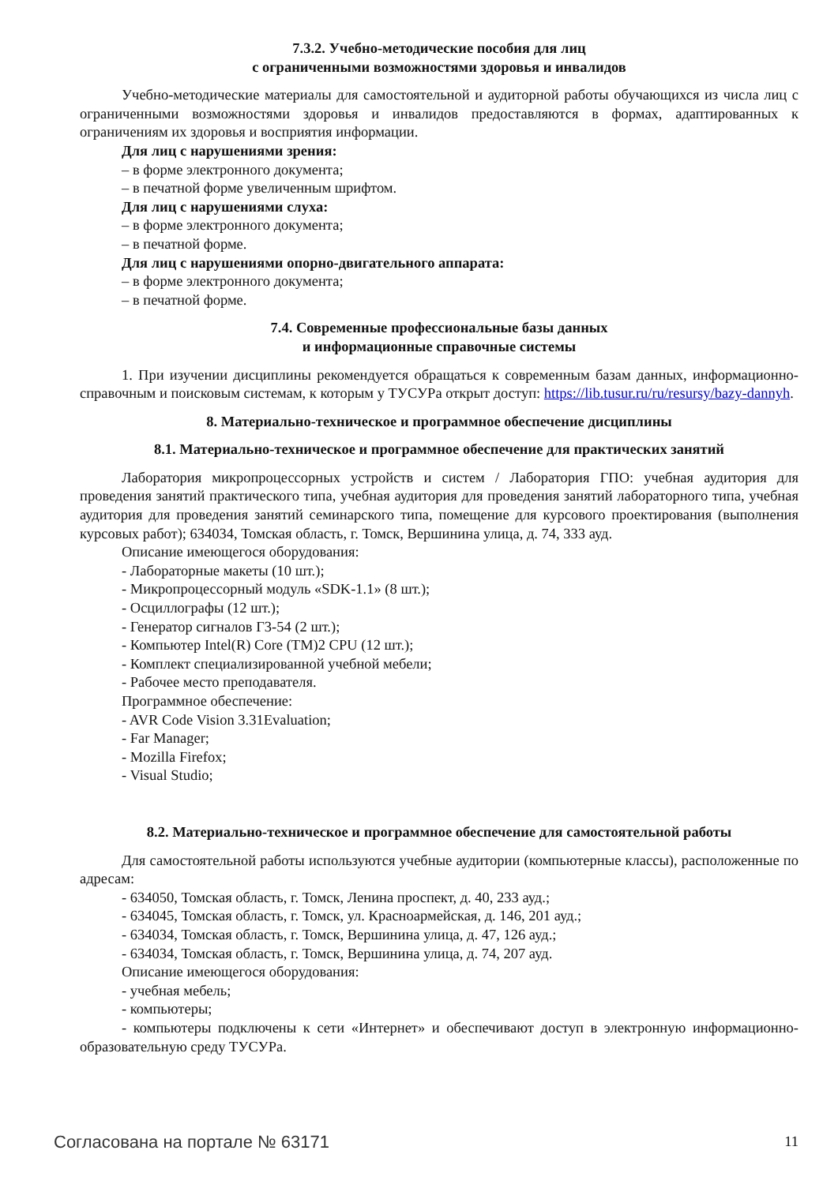7.3.2. Учебно-методические пособия для лиц
с ограниченными возможностями здоровья и инвалидов
Учебно-методические материалы для самостоятельной и аудиторной работы обучающихся из числа лиц с ограниченными возможностями здоровья и инвалидов предоставляются в формах, адаптированных к ограничениям их здоровья и восприятия информации.
Для лиц с нарушениями зрения:
– в форме электронного документа;
– в печатной форме увеличенным шрифтом.
Для лиц с нарушениями слуха:
– в форме электронного документа;
– в печатной форме.
Для лиц с нарушениями опорно-двигательного аппарата:
– в форме электронного документа;
– в печатной форме.
7.4. Современные профессиональные базы данных
и информационные справочные системы
1. При изучении дисциплины рекомендуется обращаться к современным базам данных, информационно-справочным и поисковым системам, к которым у ТУСУРа открыт доступ: https://lib.tusur.ru/ru/resursy/bazy-dannyh.
8. Материально-техническое и программное обеспечение дисциплины
8.1. Материально-техническое и программное обеспечение для практических занятий
Лаборатория микропроцессорных устройств и систем / Лаборатория ГПО: учебная аудитория для проведения занятий практического типа, учебная аудитория для проведения занятий лабораторного типа, учебная аудитория для проведения занятий семинарского типа, помещение для курсового проектирования (выполнения курсовых работ); 634034, Томская область, г. Томск, Вершинина улица, д. 74, 333 ауд.
Описание имеющегося оборудования:
- Лабораторные макеты (10 шт.);
- Микропроцессорный модуль «SDK-1.1» (8 шт.);
- Осциллографы (12 шт.);
- Генератор сигналов Г3-54 (2 шт.);
- Компьютер Intel(R) Core (TM)2 CPU (12 шт.);
- Комплект специализированной учебной мебели;
- Рабочее место преподавателя.
Программное обеспечение:
- AVR Code Vision 3.31Evaluation;
- Far Manager;
- Mozilla Firefox;
- Visual Studio;
8.2. Материально-техническое и программное обеспечение для самостоятельной работы
Для самостоятельной работы используются учебные аудитории (компьютерные классы), расположенные по адресам:
- 634050, Томская область, г. Томск, Ленина проспект, д. 40, 233 ауд.;
- 634045, Томская область, г. Томск, ул. Красноармейская, д. 146, 201 ауд.;
- 634034, Томская область, г. Томск, Вершинина улица, д. 47, 126 ауд.;
- 634034, Томская область, г. Томск, Вершинина улица, д. 74, 207 ауд.
Описание имеющегося оборудования:
- учебная мебель;
- компьютеры;
- компьютеры подключены к сети «Интернет» и обеспечивают доступ в электронную информационно-образовательную среду ТУСУРа.
Согласована на портале № 63171 11